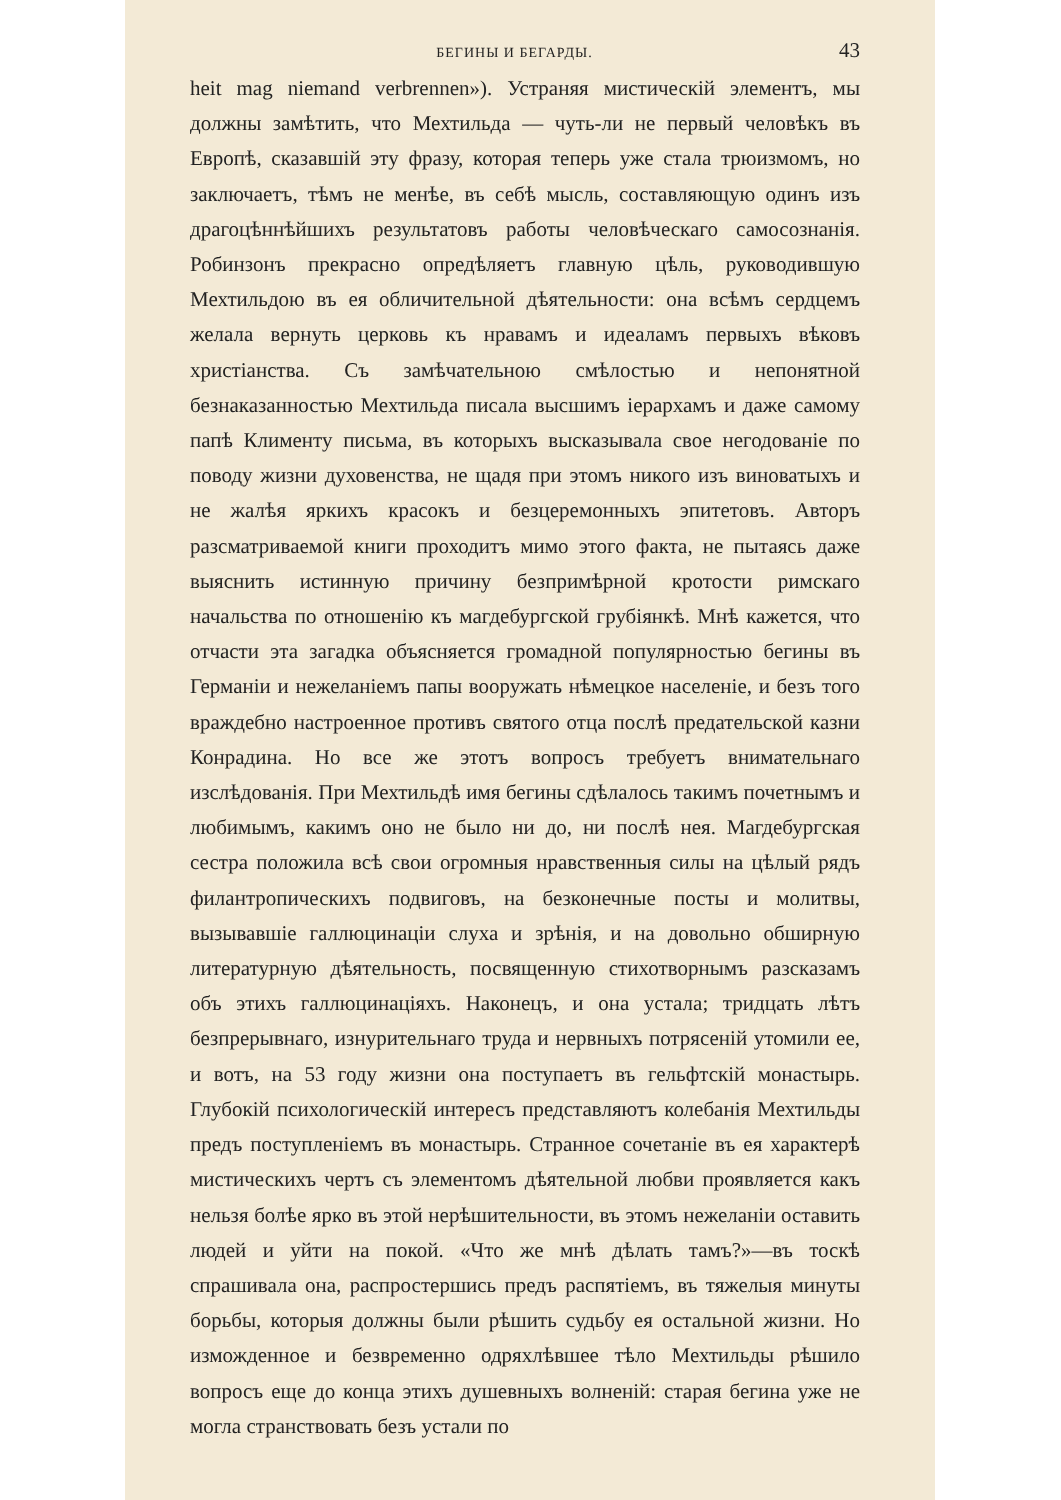БЕГИНЫ И БЕГАРДЫ. 43
heit mag niemand verbrennen»). Устраняя мистическій элементъ, мы должны замѣтить, что Мехтильда — чуть-ли не первый человѣкъ въ Европѣ, сказавшій эту фразу, которая теперь уже стала трюизмомъ, но заключаетъ, тѣмъ не менѣе, въ себѣ мысль, составляющую одинъ изъ драгоцѣннѣйшихъ результатовъ работы человѣческаго самосознанія. Робинзонъ прекрасно опредѣляетъ главную цѣль, руководившую Мехтильдою въ ея обличительной дѣятельности: она всѣмъ сердцемъ желала вернуть церковь къ нравамъ и идеаламъ первыхъ вѣковъ христіанства. Съ замѣчательною смѣлостью и непонятной безнаказанностью Мехтильда писала высшимъ іерархамъ и даже самому папѣ Клименту письма, въ которыхъ высказывала свое негодованіе по поводу жизни духовенства, не щадя при этомъ никого изъ виноватыхъ и не жалѣя яркихъ красокъ и безцеремонныхъ эпитетовъ. Авторъ разсматриваемой книги проходитъ мимо этого факта, не пытаясь даже выяснить истинную причину безпримѣрной кротости римскаго начальства по отношенію къ магдебургской грубіянкѣ. Мнѣ кажется, что отчасти эта загадка объясняется громадной популярностью бегины въ Германіи и нежеланіемъ папы вооружать нѣмецкое населеніе, и безъ того враждебно настроенное противъ святого отца послѣ предательской казни Конрадина. Но все же этотъ вопросъ требуетъ внимательнаго изслѣдованія. При Мехтильдѣ имя бегины сдѣлалось такимъ почетнымъ и любимымъ, какимъ оно не было ни до, ни послѣ нея. Магдебургская сестра положила всѣ свои огромныя нравственныя силы на цѣлый рядъ филантропическихъ подвиговъ, на безконечные посты и молитвы, вызывавшіе галлюцинаціи слуха и зрѣнія, и на довольно обширную литературную дѣятельность, посвященную стихотворнымъ разсказамъ объ этихъ галлюцинаціяхъ. Наконецъ, и она устала; тридцать лѣтъ безпрерывнаго, изнурительнаго труда и нервныхъ потрясеній утомили ее, и вотъ, на 53 году жизни она поступаетъ въ гельфтскій монастырь. Глубокій психологическій интересъ представляютъ колебанія Мехтильды предъ поступленіемъ въ монастырь. Странное сочетаніе въ ея характерѣ мистическихъ чертъ съ элементомъ дѣятельной любви проявляется какъ нельзя болѣе ярко въ этой нерѣшительности, въ этомъ нежеланіи оставить людей и уйти на покой. «Что же мнѣ дѣлать тамъ?»—въ тоскѣ спрашивала она, распростершись предъ распятіемъ, въ тяжелыя минуты борьбы, которыя должны были рѣшить судьбу ея остальной жизни. Но изможденное и безвременно одряхлѣвшее тѣло Мехтильды рѣшило вопросъ еще до конца этихъ душевныхъ волненій: старая бегина уже не могла странствовать безъ устали по